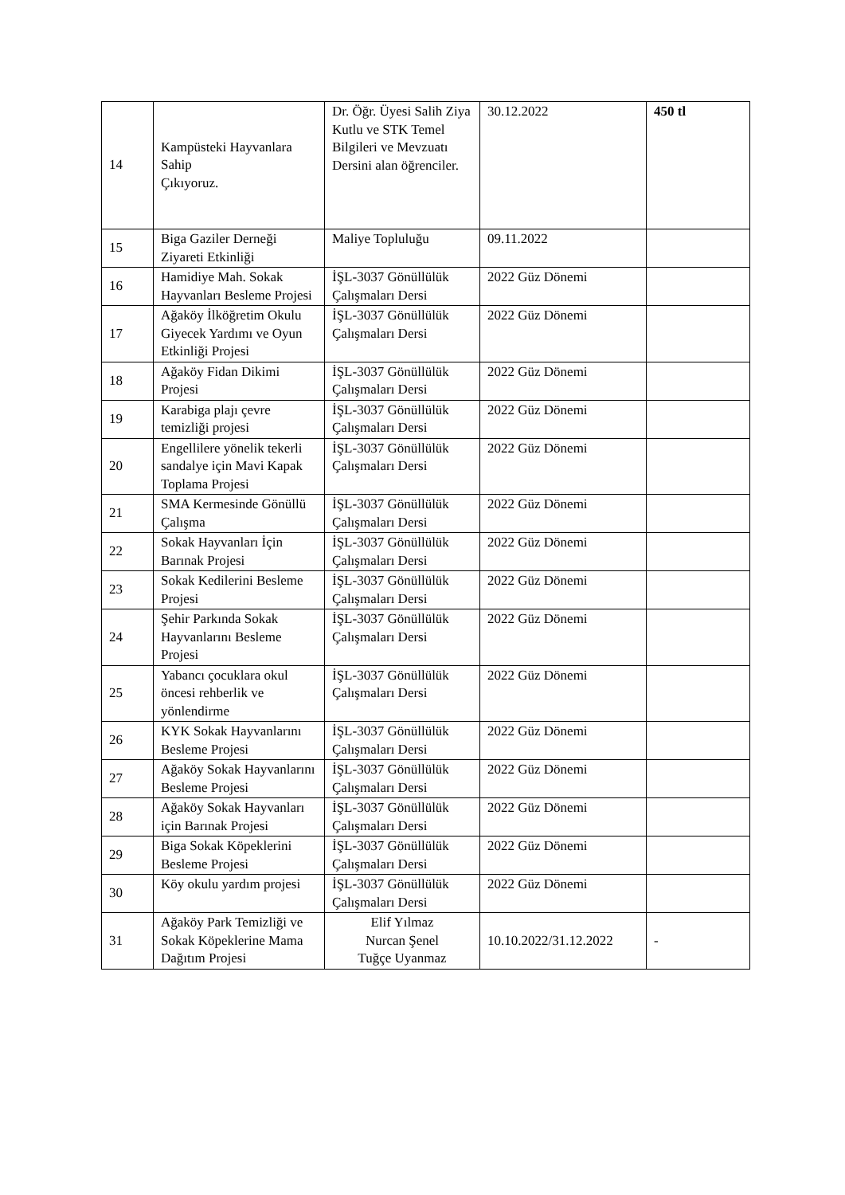| 14 | Kampüsteki Hayvanlara Sahip Çıkıyoruz. | Dr. Öğr. Üyesi Salih Ziya Kutlu ve STK Temel Bilgileri ve Mevzuatı Dersini alan öğrenciler. | 30.12.2022 | 450 tl |
| 15 | Biga Gaziler Derneği Ziyareti Etkinliği | Maliye Topluluğu | 09.11.2022 | |
| 16 | Hamidiye Mah. Sokak Hayvanları Besleme Projesi | İŞL-3037 Gönüllülük Çalışmaları Dersi | 2022 Güz Dönemi | |
| 17 | Ağaköy İlköğretim Okulu Giyecek Yardımı ve Oyun Etkinliği Projesi | İŞL-3037 Gönüllülük Çalışmaları Dersi | 2022 Güz Dönemi | |
| 18 | Ağaköy Fidan Dikimi Projesi | İŞL-3037 Gönüllülük Çalışmaları Dersi | 2022 Güz Dönemi | |
| 19 | Karabiga plajı çevre temizliği projesi | İŞL-3037 Gönüllülük Çalışmaları Dersi | 2022 Güz Dönemi | |
| 20 | Engellilere yönelik tekerli sandalye için Mavi Kapak Toplama Projesi | İŞL-3037 Gönüllülük Çalışmaları Dersi | 2022 Güz Dönemi | |
| 21 | SMA Kermesinde Gönüllü Çalışma | İŞL-3037 Gönüllülük Çalışmaları Dersi | 2022 Güz Dönemi | |
| 22 | Sokak Hayvanları İçin Barınak Projesi | İŞL-3037 Gönüllülük Çalışmaları Dersi | 2022 Güz Dönemi | |
| 23 | Sokak Kedilerini Besleme Projesi | İŞL-3037 Gönüllülük Çalışmaları Dersi | 2022 Güz Dönemi | |
| 24 | Şehir Parkında Sokak Hayvanlarını Besleme Projesi | İŞL-3037 Gönüllülük Çalışmaları Dersi | 2022 Güz Dönemi | |
| 25 | Yabancı çocuklara okul öncesi rehberlik ve yönlendirme | İŞL-3037 Gönüllülük Çalışmaları Dersi | 2022 Güz Dönemi | |
| 26 | KYK Sokak Hayvanlarını Besleme Projesi | İŞL-3037 Gönüllülük Çalışmaları Dersi | 2022 Güz Dönemi | |
| 27 | Ağaköy Sokak Hayvanlarını Besleme Projesi | İŞL-3037 Gönüllülük Çalışmaları Dersi | 2022 Güz Dönemi | |
| 28 | Ağaköy Sokak Hayvanları için Barınak Projesi | İŞL-3037 Gönüllülük Çalışmaları Dersi | 2022 Güz Dönemi | |
| 29 | Biga Sokak Köpeklerini Besleme Projesi | İŞL-3037 Gönüllülük Çalışmaları Dersi | 2022 Güz Dönemi | |
| 30 | Köy okulu yardım projesi | İŞL-3037 Gönüllülük Çalışmaları Dersi | 2022 Güz Dönemi | |
| 31 | Ağaköy Park Temizliği ve Sokak Köpeklerine Mama Dağıtım Projesi | Elif Yılmaz Nurcan Şenel Tuğçe Uyanmaz | 10.10.2022/31.12.2022 | - |